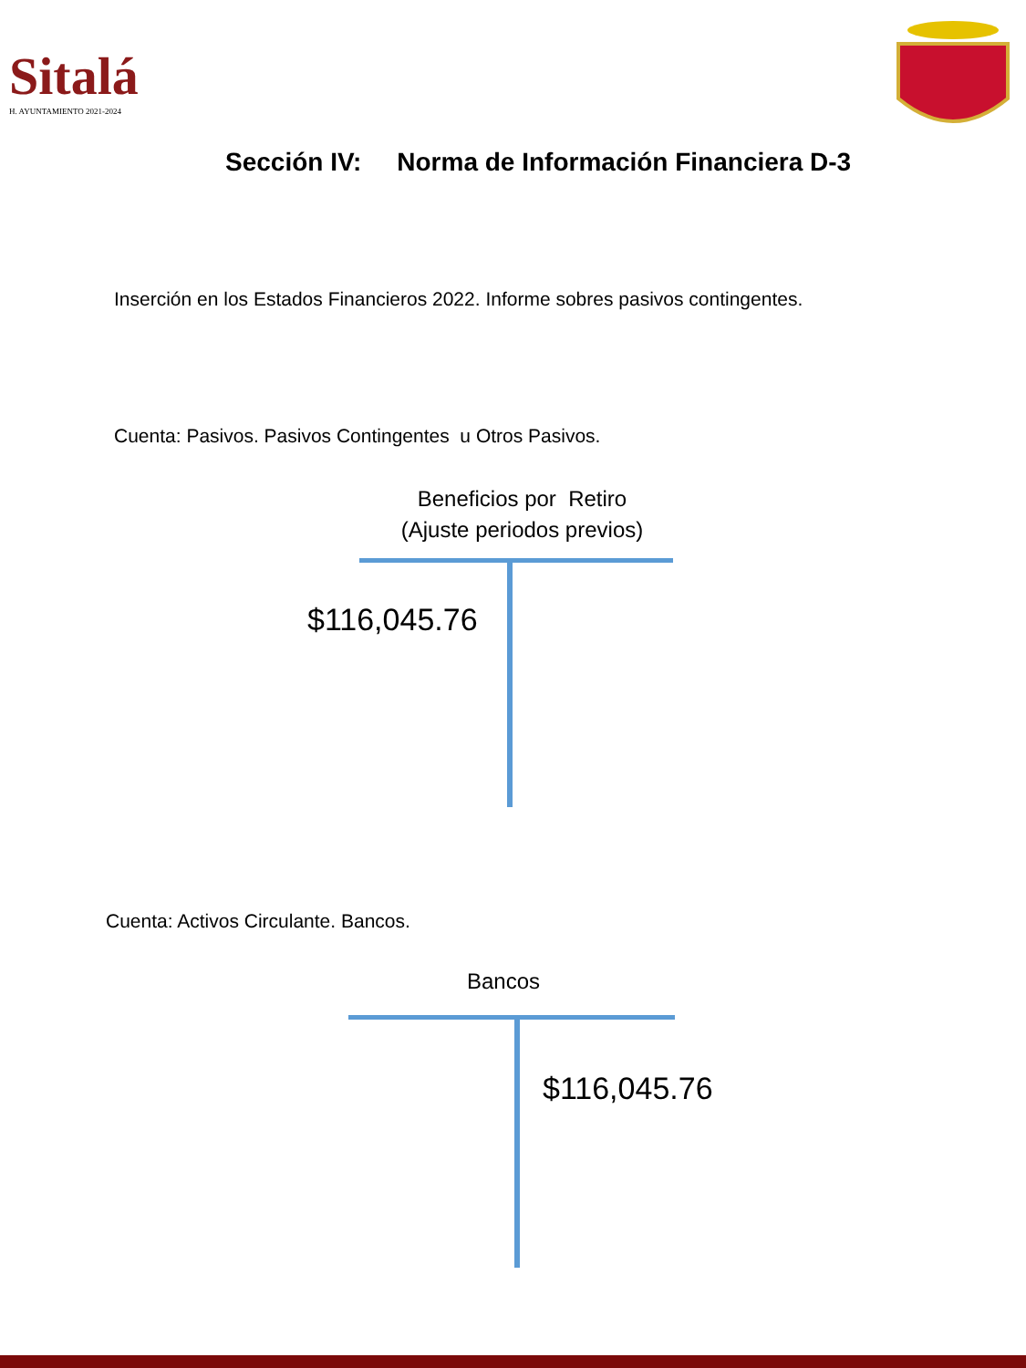Sitalá
H. AYUNTAMIENTO 2021-2024
Sección IV: Norma de Información Financiera D-3
Inserción en los Estados Financieros 2022. Informe sobres pasivos contingentes.
Cuenta: Pasivos. Pasivos Contingentes u Otros Pasivos.
Beneficios por Retiro
(Ajuste periodos previos)
$116,045.76
Cuenta: Activos Circulante. Bancos.
Bancos
$116,045.76